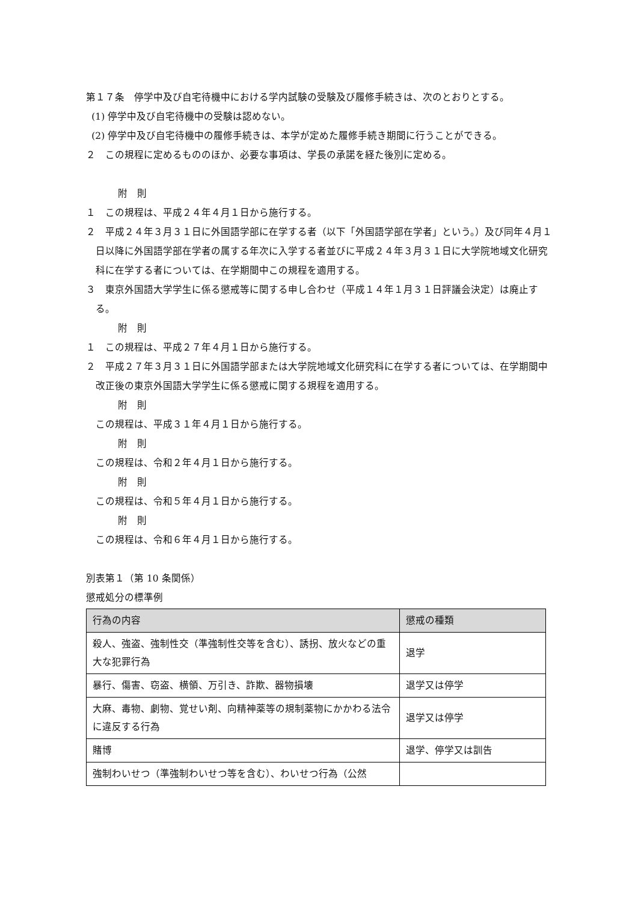第１７条　停学中及び自宅待機中における学内試験の受験及び履修手続きは、次のとおりとする。
(1) 停学中及び自宅待機中の受験は認めない。
(2) 停学中及び自宅待機中の履修手続きは、本学が定めた履修手続き期間に行うことができる。
２　この規程に定めるもののほか、必要な事項は、学長の承諾を経た後別に定める。
附　則
１　この規程は、平成２４年４月１日から施行する。
２　平成２４年３月３１日に外国語学部に在学する者（以下「外国語学部在学者」という。）及び同年４月１日以降に外国語学部在学者の属する年次に入学する者並びに平成２４年３月３１日に大学院地域文化研究科に在学する者については、在学期間中この規程を適用する。
３　東京外国語大学学生に係る懲戒等に関する申し合わせ（平成１４年１月３１日評議会決定）は廃止する。
附　則
１　この規程は、平成２７年４月１日から施行する。
２　平成２７年３月３１日に外国語学部または大学院地域文化研究科に在学する者については、在学期間中改正後の東京外国語大学学生に係る懲戒に関する規程を適用する。
附　則
この規程は、平成３１年４月１日から施行する。
附　則
この規程は、令和２年４月１日から施行する。
附　則
この規程は、令和５年４月１日から施行する。
附　則
この規程は、令和６年４月１日から施行する。
別表第１（第 10 条関係）
懲戒処分の標準例
| 行為の内容 | 懲戒の種類 |
| --- | --- |
| 殺人、強盗、強制性交（準強制性交等を含む）、誘拐、放火などの重大な犯罪行為 | 退学 |
| 暴行、傷害、窃盗、横領、万引き、詐欺、器物損壊 | 退学又は停学 |
| 大麻、毒物、劇物、覚せい剤、向精神薬等の規制薬物にかかわる法令に違反する行為 | 退学又は停学 |
| 賭博 | 退学、停学又は訓告 |
| 強制わいせつ（準強制わいせつ等を含む）、わいせつ行為（公然 | |